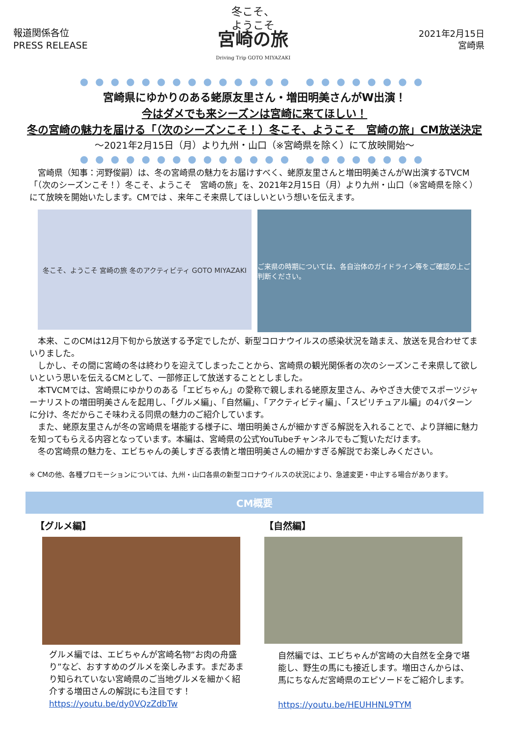報道関係各位
PRESS RELEASE
冬こそ、
ようこそ
宮崎の旅
Driving Trip GOTO MIYAZAKI
2021年2月15日
宮崎県
●●●●●●●●●●●●●● ●●●●●●●●
宮崎県にゆかりのある蛯原友里さん・増田明美さんがW出演！
今はダメでも来シーズンは宮崎に来てほしい！
冬の宮崎の魅力を届ける「（次のシーズンこそ！）冬こそ、ようこそ　宮崎の旅」CM放送決定
～2021年2月15日（月）より九州・山口（※宮崎県を除く）にて放映開始～
●●●●●●●●●●●●●● ●●●●●●●●
　宮崎県（知事：河野俊嗣）は、冬の宮崎県の魅力をお届けすべく、蛯原友里さんと増田明美さんがW出演するTVCM「（次のシーズンこそ！）冬こそ、ようこそ　宮崎の旅」を、2021年2月15日（月）より九州・山口（※宮崎県を除く）にて放映を開始いたします。CMでは 、来年こそ来県してほしいという想いを伝えます。
冬こそ、ようこそ 宮崎の旅 冬のアクティビティ GOTO MIYAZAKI
ご来県の時期については、各自治体のガイドライン等をご確認の上ご判断ください。
　本来、このCMは12月下旬から放送する予定でしたが、新型コロナウイルスの感染状況を踏まえ、放送を見合わせてまいりました。
　しかし、その間に宮崎の冬は終わりを迎えてしまったことから、宮崎県の観光関係者の次のシーズンこそ来県して欲しいという思いを伝えるCMとして、一部修正して放送することとしました。
　本TVCMでは、宮崎県にゆかりのある「エビちゃん」の愛称で親しまれる蛯原友里さん、みやざき大使でスポーツジャーナリストの増田明美さんを起用し、「グルメ編」、「自然編」、「アクティビティ編」、「スピリチュアル編」の4パターンに分け、冬だからこそ味わえる同県の魅力のご紹介しています。
　また、蛯原友里さんが冬の宮崎県を堪能する様子に、増田明美さんが細かすぎる解説を入れることで、より詳細に魅力を知ってもらえる内容となっています。本編は、宮崎県の公式YouTubeチャンネルでもご覧いただけます。
　冬の宮崎県の魅力を、エビちゃんの美しすぎる表情と増田明美さんの細かすぎる解説でお楽しみください。
※ CMの他、各種プロモーションについては、九州・山口各県の新型コロナウイルスの状況により、急遽変更・中止する場合があります。
CM概要
【グルメ編】
グルメ編では、エビちゃんが宮崎名物“お肉の舟盛り”など、おすすめのグルメを楽しみます。まだあまり知られていない宮崎県のご当地グルメを細かく紹介する増田さんの解説にも注目です！
https://youtu.be/dy0VQzZdbTw
【自然編】
自然編では、エビちゃんが宮崎の大自然を全身で堪能し、野生の馬にも接近します。増田さんからは、馬にちなんだ宮崎県のエピソードをご紹介します。
https://youtu.be/HEUHHNL9TYM